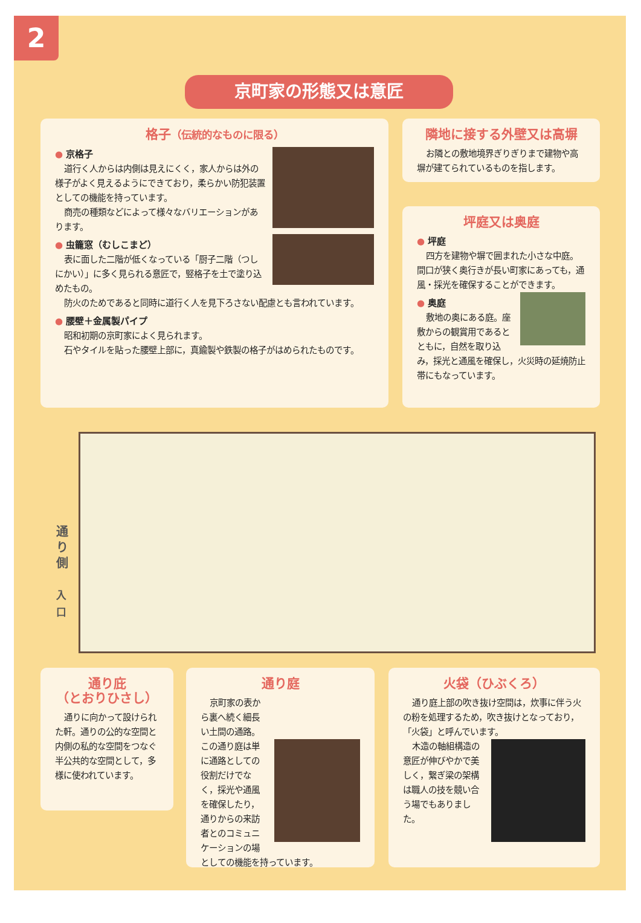2
京町家の形態又は意匠
格子（伝統的なものに限る）
● 京格子
道行く人からは内側は見えにくく，家人からは外の様子がよく見えるようにできており，柔らかい防犯装置としての機能を持っています。
商売の種類などによって様々なバリエーションがあります。
● 虫籠窓（むしこまど）
表に面した二階が低くなっている「厨子二階（つしにかい）」に多く見られる意匠で，竪格子を土で塗り込めたもの。
防火のためであると同時に道行く人を見下ろさない配慮とも言われています。
● 腰壁＋金属製パイプ
昭和初期の京町家によく見られます。
石やタイルを貼った腰壁上部に，真鍮製や鉄製の格子がはめられたものです。
隣地に接する外壁又は高塀
お隣との敷地境界ぎりぎりまで建物や高塀が建てられているものを指します。
坪庭又は奥庭
● 坪庭
四方を建物や塀で囲まれた小さな中庭。間口が狭く奥行きが長い町家にあっても，通風・採光を確保することができます。
● 奥庭
敷地の奥にある庭。座敷からの観賞用であるとともに，自然を取り込み，採光と通風を確保し，火災時の延焼防止帯にもなっています。
通り側
入口
通り庇
（とおりひさし）
通りに向かって設けられた軒。通りの公的な空間と内側の私的な空間をつなぐ半公共的な空間として，多様に使われています。
通り庭
京町家の表から裏へ続く細長い土間の通路。この通り庭は単に通路としての役割だけでなく，採光や通風を確保したり，通りからの来訪者とのコミュニケーションの場としての機能を持っています。
火袋（ひぶくろ）
通り庭上部の吹き抜け空間は，炊事に伴う火の粉を処理するため，吹き抜けとなっており，「火袋」と呼んでいます。
木造の軸組構造の意匠が伸びやかで美しく，繋ぎ梁の架構は職人の技を競い合う場でもありました。